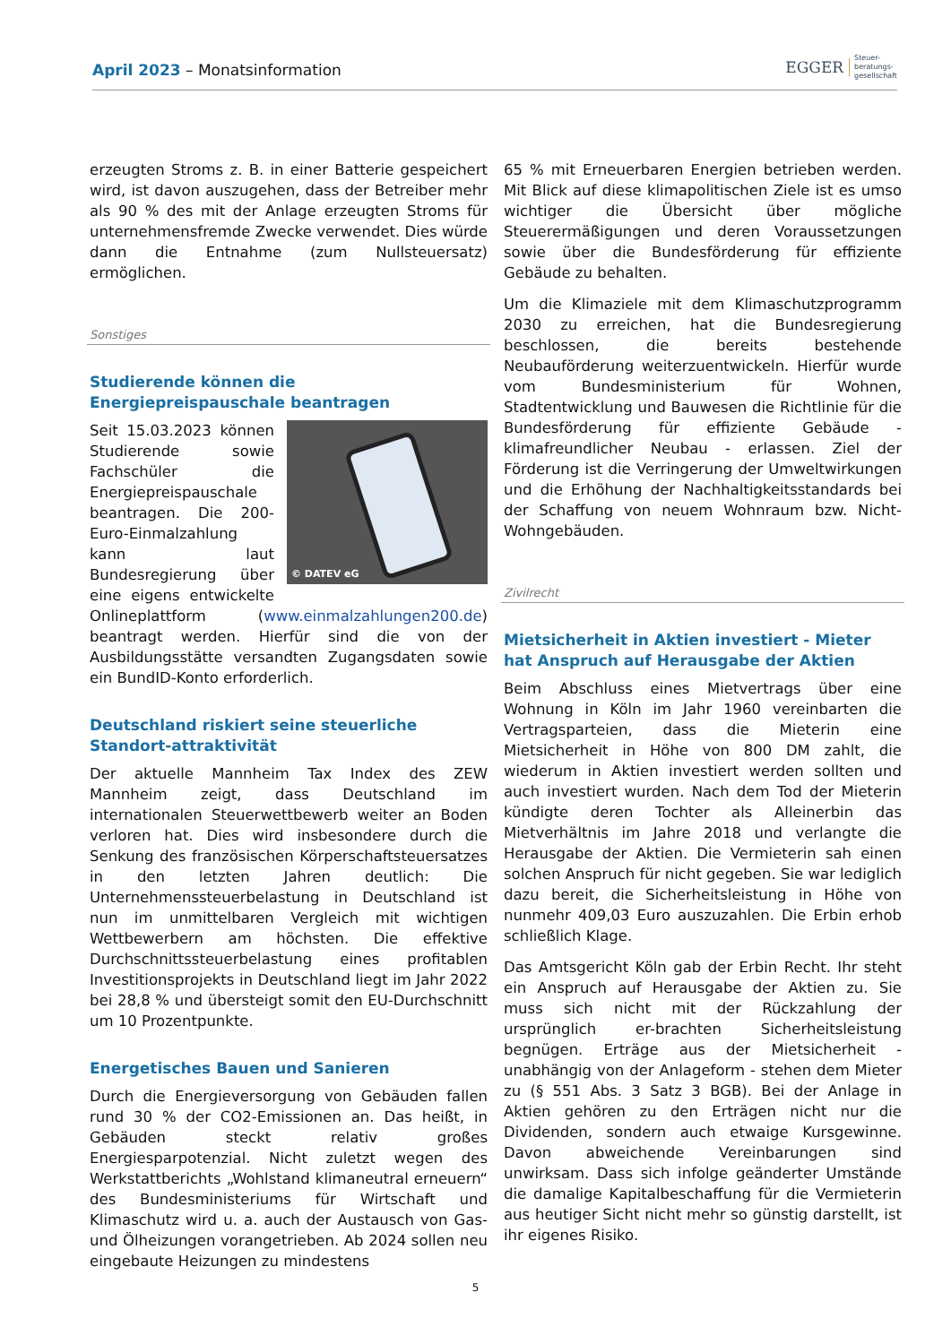April 2023 – Monatsinformation
EGGER
Steuer-
beratungs-
gesellschaft
erzeugten Stroms z. B. in einer Batterie gespeichert wird, ist davon auszugehen, dass der Betreiber mehr als 90 % des mit der Anlage erzeugten Stroms für unternehmensfremde Zwecke verwendet. Dies würde dann die Entnahme (zum Nullsteuersatz) ermöglichen.
Sonstiges
Studierende können die Energiepreispauschale beantragen
© DATEV eG
Seit 15.03.2023 können Studierende sowie Fachschüler die Energiepreispauschale beantragen. Die 200-Euro-Einmalzahlung kann laut Bundesregierung über eine eigens entwickelte Onlineplattform (www.einmalzahlungen200.de) beantragt werden. Hierfür sind die von der Ausbildungsstätte versandten Zugangsdaten sowie ein BundID-Konto erforderlich.
Deutschland riskiert seine steuerliche Standort-attraktivität
Der aktuelle Mannheim Tax Index des ZEW Mannheim zeigt, dass Deutschland im internationalen Steuerwettbewerb weiter an Boden verloren hat. Dies wird insbesondere durch die Senkung des französischen Körperschaftsteuersatzes in den letzten Jahren deutlich: Die Unternehmenssteuerbelastung in Deutschland ist nun im unmittelbaren Vergleich mit wichtigen Wettbewerbern am höchsten. Die effektive Durchschnittssteuerbelastung eines profitablen Investitionsprojekts in Deutschland liegt im Jahr 2022 bei 28,8 % und übersteigt somit den EU-Durchschnitt um 10 Prozentpunkte.
Energetisches Bauen und Sanieren
Durch die Energieversorgung von Gebäuden fallen rund 30 % der CO2-Emissionen an. Das heißt, in Gebäuden steckt relativ großes Energiesparpotenzial. Nicht zuletzt wegen des Werkstattberichts „Wohlstand klimaneutral erneuern“ des Bundesministeriums für Wirtschaft und Klimaschutz wird u. a. auch der Austausch von Gas- und Ölheizungen vorangetrieben. Ab 2024 sollen neu eingebaute Heizungen zu mindestens
65 % mit Erneuerbaren Energien betrieben werden. Mit Blick auf diese klimapolitischen Ziele ist es umso wichtiger die Übersicht über mögliche Steuerermäßigungen und deren Voraussetzungen sowie über die Bundesförderung für effiziente Gebäude zu behalten.
Um die Klimaziele mit dem Klimaschutzprogramm 2030 zu erreichen, hat die Bundesregierung beschlossen, die bereits bestehende Neubauförderung weiterzuentwickeln. Hierfür wurde vom Bundesministerium für Wohnen, Stadtentwicklung und Bauwesen die Richtlinie für die Bundesförderung für effiziente Gebäude - klimafreundlicher Neubau - erlassen. Ziel der Förderung ist die Verringerung der Umweltwirkungen und die Erhöhung der Nachhaltigkeitsstandards bei der Schaffung von neuem Wohnraum bzw. Nicht-Wohngebäuden.
Zivilrecht
Mietsicherheit in Aktien investiert - Mieter hat Anspruch auf Herausgabe der Aktien
Beim Abschluss eines Mietvertrags über eine Wohnung in Köln im Jahr 1960 vereinbarten die Vertragsparteien, dass die Mieterin eine Mietsicherheit in Höhe von 800 DM zahlt, die wiederum in Aktien investiert werden sollten und auch investiert wurden. Nach dem Tod der Mieterin kündigte deren Tochter als Alleinerbin das Mietverhältnis im Jahre 2018 und verlangte die Herausgabe der Aktien. Die Vermieterin sah einen solchen Anspruch für nicht gegeben. Sie war lediglich dazu bereit, die Sicherheitsleistung in Höhe von nunmehr 409,03 Euro auszuzahlen. Die Erbin erhob schließlich Klage.
Das Amtsgericht Köln gab der Erbin Recht. Ihr steht ein Anspruch auf Herausgabe der Aktien zu. Sie muss sich nicht mit der Rückzahlung der ursprünglich er-brachten Sicherheitsleistung begnügen. Erträge aus der Mietsicherheit - unabhängig von der Anlageform - stehen dem Mieter zu (§ 551 Abs. 3 Satz 3 BGB). Bei der Anlage in Aktien gehören zu den Erträgen nicht nur die Dividenden, sondern auch etwaige Kursgewinne. Davon abweichende Vereinbarungen sind unwirksam. Dass sich infolge geänderter Umstände die damalige Kapitalbeschaffung für die Vermieterin aus heutiger Sicht nicht mehr so günstig darstellt, ist ihr eigenes Risiko.
5